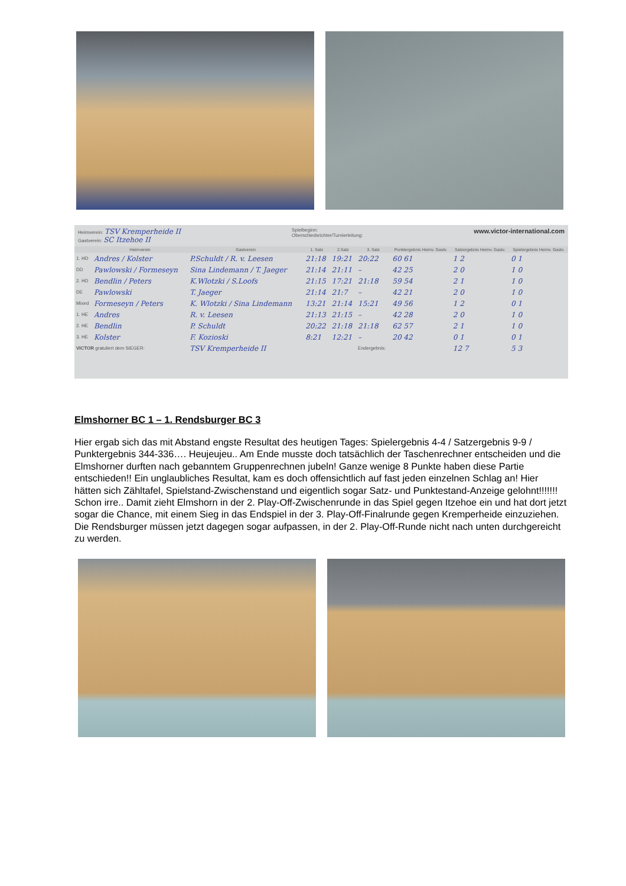Heimverein: TSV Kremperheide II
Gastverein: SC Itzehoe II
Spielbeginn:
Oberschiedsrichter/Turnierleitung:
www.victor-international.com
| | Heimverein | Gastverein | 1. Satz | 2.Satz | 3. Satz | Punktergebnis Heimv. Gastv. | Satzergebnis Heimv. Gastv. | Spielergebnis Heimv. Gastv. |
| --- | --- | --- | --- | --- | --- | --- | --- | --- |
| 1. HD | Andres / Kolster | P.Schuldt / R. v. Leesen | 21:18 | 19:21 | 20:22 | 60 61 | 1 2 | 0 1 |
| DD | Pawlowski / Formeseyn | Sina Lindemann / T. Jaeger | 21:14 | 21:11 | – | 42 25 | 2 0 | 1 0 |
| 2. HD | Bendlin / Peters | K.Wlotzki / S.Loofs | 21:15 | 17:21 | 21:18 | 59 54 | 2 1 | 1 0 |
| DE | Pawlowski | T. Jaeger | 21:14 | 21:7 | – | 42 21 | 2 0 | 1 0 |
| Mixed | Formeseyn / Peters | K. Wlotzki / Sina Lindemann | 13:21 | 21:14 | 15:21 | 49 56 | 1 2 | 0 1 |
| 1. HE | Andres | R. v. Leesen | 21:13 | 21:15 | – | 42 28 | 2 0 | 1 0 |
| 2. HE | Bendlin | P. Schuldt | 20:22 | 21:18 | 21:18 | 62 57 | 2 1 | 1 0 |
| 3. HE | Kolster | F. Kozioski | 8:21 | 12:21 | – | 20 42 | 0 1 | 0 1 |
| VICTOR gratuliert dem SIEGER: | | TSV Kremperheide II | | | Endergebnis: | | 12 7 | 5 3 |
Elmshorner BC 1 – 1. Rendsburger BC 3
Hier ergab sich das mit Abstand engste Resultat des heutigen Tages: Spielergebnis 4-4 / Satzergebnis 9-9 / Punktergebnis 344-336…. Heujeujeu.. Am Ende musste doch tatsächlich der Taschenrechner entscheiden und die Elmshorner durften nach gebanntem Gruppenrechnen jubeln! Ganze wenige 8 Punkte haben diese Partie entschieden!! Ein unglaubliches Resultat, kam es doch offensichtlich auf fast jeden einzelnen Schlag an! Hier hätten sich Zähltafel, Spielstand-Zwischenstand und eigentlich sogar Satz- und Punktestand-Anzeige gelohnt!!!!!!! Schon irre.. Damit zieht Elmshorn in der 2. Play-Off-Zwischenrunde in das Spiel gegen Itzehoe ein und hat dort jetzt sogar die Chance, mit einem Sieg in das Endspiel in der 3. Play-Off-Finalrunde gegen Kremperheide einzuziehen. Die Rendsburger müssen jetzt dagegen sogar aufpassen, in der 2. Play-Off-Runde nicht nach unten durchgereicht zu werden.